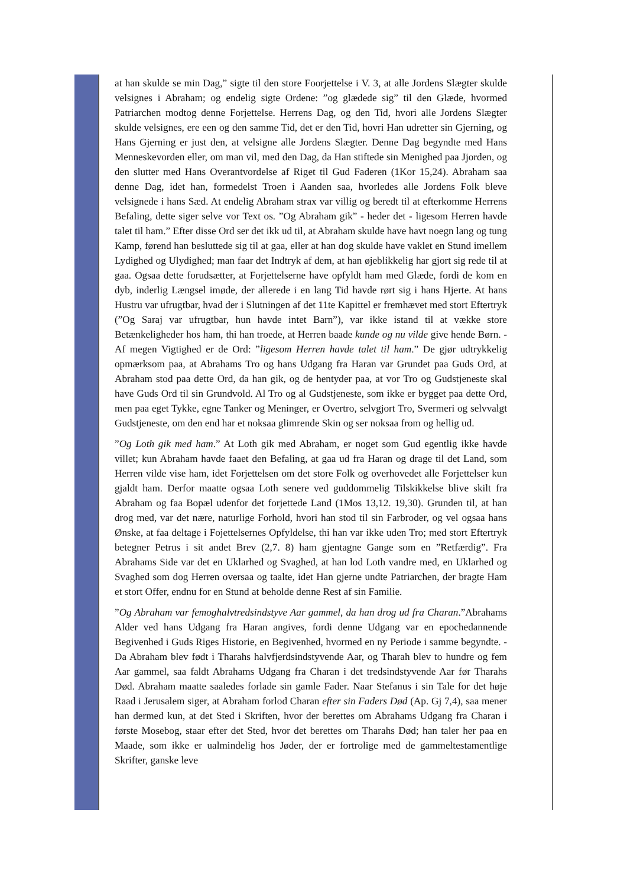at han skulde se min Dag,” sigte til den store Foorjettelse i V. 3, at alle Jordens Slægter skulde velsignes i Abraham; og endelig sigte Ordene: ”og glædede sig” til den Glæde, hvormed Patriarchen modtog denne Forjettelse. Herrens Dag, og den Tid, hvori alle Jordens Slægter skulde velsignes, ere een og den samme Tid, det er den Tid, hovri Han udretter sin Gjerning, og Hans Gjerning er just den, at velsigne alle Jordens Slægter. Denne Dag begyndte med Hans Menneskevorden eller, om man vil, med den Dag, da Han stiftede sin Menighed paa Jjorden, og den slutter med Hans Overantvordelse af Riget til Gud Faderen (1Kor 15,24). Abraham saa denne Dag, idet han, formedelst Troen i Aanden saa, hvorledes alle Jordens Folk bleve velsignede i hans Sæd. At endelig Abraham strax var villig og beredt til at efterkomme Herrens Befaling, dette siger selve vor Text os. ”Og Abraham gik” - heder det - ligesom Herren havde talet til ham.” Efter disse Ord ser det ikk ud til, at Abraham skulde have havt noegn lang og tung Kamp, førend han besluttede sig til at gaa, eller at han dog skulde have vaklet en Stund imellem Lydighed og Ulydighed; man faar det Indtryk af dem, at han øjeblikkelig har gjort sig rede til at gaa. Ogsaa dette forudsætter, at Forjettelserne have opfyldt ham med Glæde, fordi de kom en dyb, inderlig Længsel imøde, der allerede i en lang Tid havde rørt sig i hans Hjerte. At hans Hustru var ufrugtbar, hvad der i Slutningen af det 11te Kapittel er fremhævet med stort Eftertryk (”Og Saraj var ufrugtbar, hun havde intet Barn”), var ikke istand til at vække store Betænkeligheder hos ham, thi han troede, at Herren baade kunde og nu vilde give hende Børn. - Af megen Vigtighed er de Ord: ”ligesom Herren havde talet til ham.” De gjør udtrykkelig opmærksom paa, at Abrahams Tro og hans Udgang fra Haran var Grundet paa Guds Ord, at Abraham stod paa dette Ord, da han gik, og de hentyder paa, at vor Tro og Gudstjeneste skal have Guds Ord til sin Grundvold. Al Tro og al Gudstjeneste, som ikke er bygget paa dette Ord, men paa eget Tykke, egne Tanker og Meninger, er Overtro, selvgjort Tro, Svermeri og selvvalgt Gudstjeneste, om den end har et noksaa glimrende Skin og ser noksaa from og hellig ud.
”Og Loth gik med ham.” At Loth gik med Abraham, er noget som Gud egentlig ikke havde villet; kun Abraham havde faaet den Befaling, at gaa ud fra Haran og drage til det Land, som Herren vilde vise ham, idet Forjettelsen om det store Folk og overhovedet alle Forjettelser kun gjaldt ham. Derfor maatte ogsaa Loth senere ved guddommelig Tilskikkelse blive skilt fra Abraham og faa Bopæl udenfor det forjettede Land (1Mos 13,12. 19,30). Grunden til, at han drog med, var det nære, naturlige Forhold, hvori han stod til sin Farbroder, og vel ogsaa hans Ønske, at faa deltage i Fojettelsernes Opfyldelse, thi han var ikke uden Tro; med stort Eftertryk betegner Petrus i sit andet Brev (2,7. 8) ham gjentagne Gange som en ”Retfærdig”. Fra Abrahams Side var det en Uklarhed og Svaghed, at han lod Loth vandre med, en Uklarhed og Svaghed som dog Herren oversaa og taalte, idet Han gjerne undte Patriarchen, der bragte Ham et stort Offer, endnu for en Stund at beholde denne Rest af sin Familie.
”Og Abraham var femoghalvtredsindstyve Aar gammel, da han drog ud fra Charan.”Abrahams Alder ved hans Udgang fra Haran angives, fordi denne Udgang var en epochedannende Begivenhed i Guds Riges Historie, en Begivenhed, hvormed en ny Periode i samme begyndte. - Da Abraham blev født i Tharahs halvfjerdsindstyvende Aar, og Tharah blev to hundre og fem Aar gammel, saa faldt Abrahams Udgang fra Charan i det tredsindstyvende Aar før Tharahs Død. Abraham maatte saaledes forlade sin gamle Fader. Naar Stefanus i sin Tale for det høje Raad i Jerusalem siger, at Abraham forlod Charan efter sin Faders Død (Ap. Gj 7,4), saa mener han dermed kun, at det Sted i Skriften, hvor der berettes om Abrahams Udgang fra Charan i første Mosebog, staar efter det Sted, hvor det berettes om Tharahs Død; han taler her paa en Maade, som ikke er ualmindelig hos Jøder, der er fortrolige med de gammeltestamentlige Skrifter, ganske leve